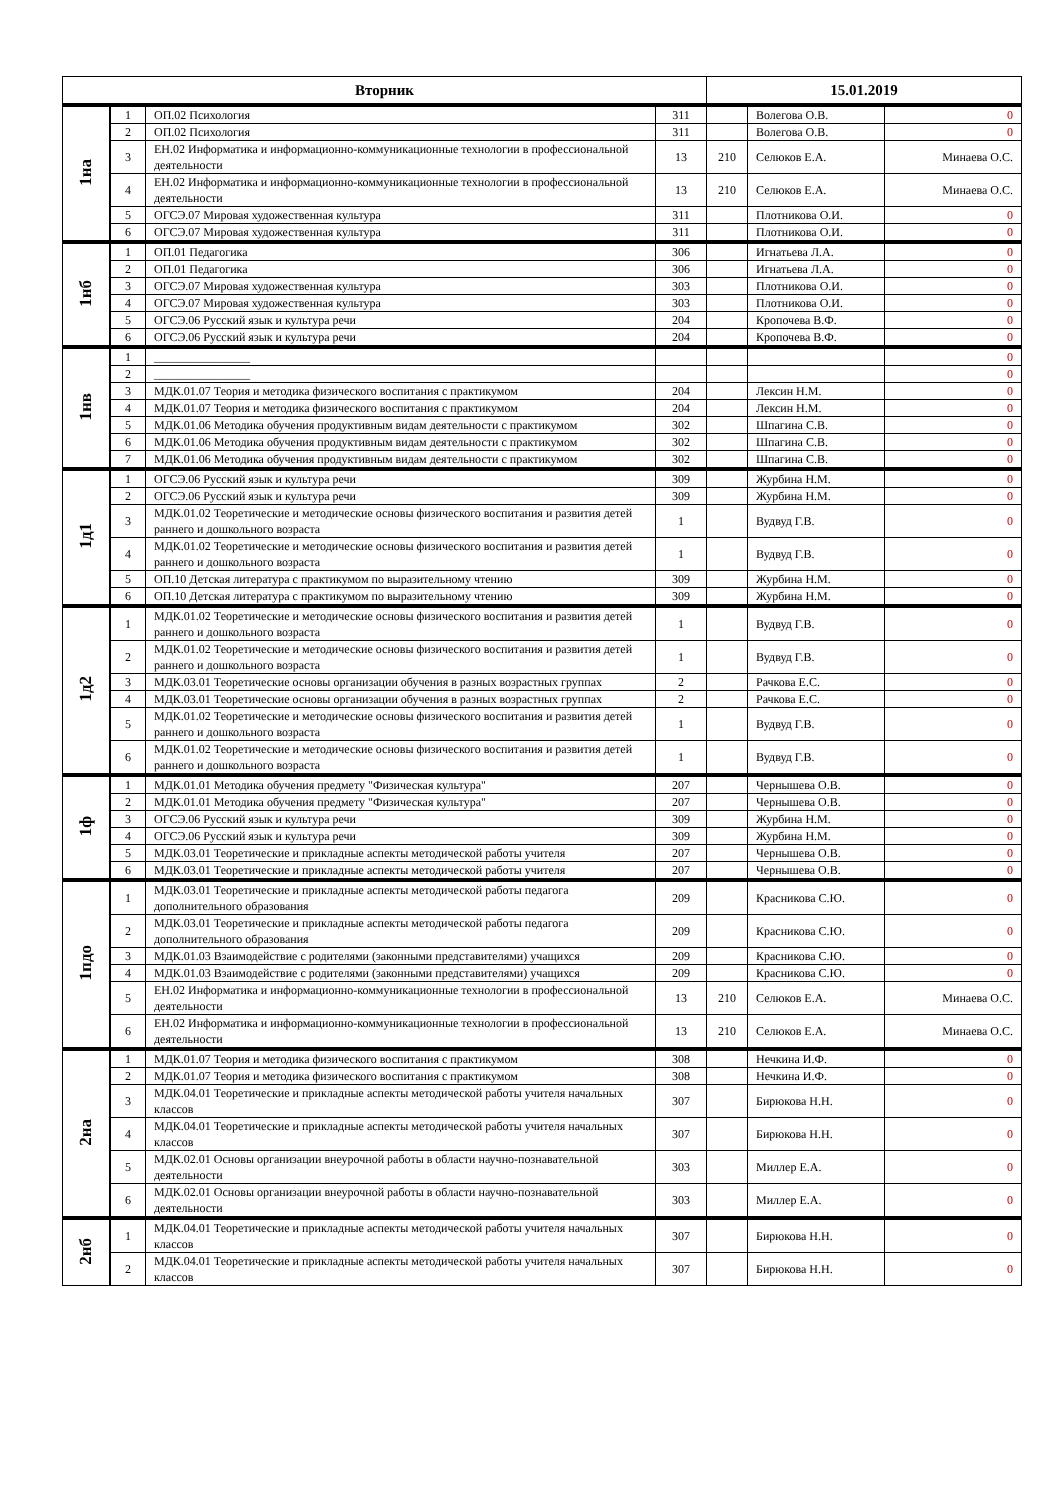| Вторник | | | | 15.01.2019 | | |
| --- | --- | --- | --- | --- | --- | --- |
| 1на | 1 | ОП.02 Психология | 311 | | Волегова О.В. | 0 |
| | 2 | ОП.02 Психология | 311 | | Волегова О.В. | 0 |
| | 3 | ЕН.02 Информатика и информационно-коммуникационные технологии в профессиональной деятельности | 13 | 210 | Селюков Е.А. | Минаева О.С. |
| | 4 | ЕН.02 Информатика и информационно-коммуникационные технологии в профессиональной деятельности | 13 | 210 | Селюков Е.А. | Минаева О.С. |
| | 5 | ОГСЭ.07 Мировая художественная культура | 311 | | Плотникова О.И. | 0 |
| | 6 | ОГСЭ.07 Мировая художественная культура | 311 | | Плотникова О.И. | 0 |
| 1нб | 1 | ОП.01 Педагогика | 306 | | Игнатьева Л.А. | 0 |
| | 2 | ОП.01 Педагогика | 306 | | Игнатьева Л.А. | 0 |
| | 3 | ОГСЭ.07 Мировая художественная культура | 303 | | Плотникова О.И. | 0 |
| | 4 | ОГСЭ.07 Мировая художественная культура | 303 | | Плотникова О.И. | 0 |
| | 5 | ОГСЭ.06 Русский язык и культура речи | 204 | | Кропочева В.Ф. | 0 |
| | 6 | ОГСЭ.06 Русский язык и культура речи | 204 | | Кропочева В.Ф. | 0 |
| 1нв | 1 | ________________ | | | | 0 |
| | 2 | ________________ | | | | 0 |
| | 3 | МДК.01.07 Теория и методика физического воспитания с практикумом | 204 | | Лексин Н.М. | 0 |
| | 4 | МДК.01.07 Теория и методика физического воспитания с практикумом | 204 | | Лексин Н.М. | 0 |
| | 5 | МДК.01.06 Методика обучения продуктивным видам деятельности с практикумом | 302 | | Шпагина С.В. | 0 |
| | 6 | МДК.01.06 Методика обучения продуктивным видам деятельности с практикумом | 302 | | Шпагина С.В. | 0 |
| | 7 | МДК.01.06 Методика обучения продуктивным видам деятельности с практикумом | 302 | | Шпагина С.В. | 0 |
| 1д1 | 1 | ОГСЭ.06 Русский язык и культура речи | 309 | | Журбина Н.М. | 0 |
| | 2 | ОГСЭ.06 Русский язык и культура речи | 309 | | Журбина Н.М. | 0 |
| | 3 | МДК.01.02 Теоретические и методические основы физического воспитания и развития детей раннего и дошкольного возраста | 1 | | Вудвуд Г.В. | 0 |
| | 4 | МДК.01.02 Теоретические и методические основы физического воспитания и развития детей раннего и дошкольного возраста | 1 | | Вудвуд Г.В. | 0 |
| | 5 | ОП.10 Детская литература с практикумом по выразительному чтению | 309 | | Журбина Н.М. | 0 |
| | 6 | ОП.10 Детская литература с практикумом по выразительному чтению | 309 | | Журбина Н.М. | 0 |
| 1д2 | 1 | МДК.01.02 Теоретические и методические основы физического воспитания и развития детей раннего и дошкольного возраста | 1 | | Вудвуд Г.В. | 0 |
| | 2 | МДК.01.02 Теоретические и методические основы физического воспитания и развития детей раннего и дошкольного возраста | 1 | | Вудвуд Г.В. | 0 |
| | 3 | МДК.03.01 Теоретические основы организации обучения в разных возрастных группах | 2 | | Рачкова Е.С. | 0 |
| | 4 | МДК.03.01 Теоретические основы организации обучения в разных возрастных группах | 2 | | Рачкова Е.С. | 0 |
| | 5 | МДК.01.02 Теоретические и методические основы физического воспитания и развития детей раннего и дошкольного возраста | 1 | | Вудвуд Г.В. | 0 |
| | 6 | МДК.01.02 Теоретические и методические основы физического воспитания и развития детей раннего и дошкольного возраста | 1 | | Вудвуд Г.В. | 0 |
| 1ф | 1 | МДК.01.01 Методика обучения предмету "Физическая культура" | 207 | | Чернышева О.В. | 0 |
| | 2 | МДК.01.01 Методика обучения предмету "Физическая культура" | 207 | | Чернышева О.В. | 0 |
| | 3 | ОГСЭ.06 Русский язык и культура речи | 309 | | Журбина Н.М. | 0 |
| | 4 | ОГСЭ.06 Русский язык и культура речи | 309 | | Журбина Н.М. | 0 |
| | 5 | МДК.03.01 Теоретические и прикладные аспекты методической работы учителя | 207 | | Чернышева О.В. | 0 |
| | 6 | МДК.03.01 Теоретические и прикладные аспекты методической работы учителя | 207 | | Чернышева О.В. | 0 |
| 1пдо | 1 | МДК.03.01 Теоретические и прикладные аспекты методической работы педагога дополнительного образования | 209 | | Красникова С.Ю. | 0 |
| | 2 | МДК.03.01 Теоретические и прикладные аспекты методической работы педагога дополнительного образования | 209 | | Красникова С.Ю. | 0 |
| | 3 | МДК.01.03 Взаимодействие с родителями (законными представителями) учащихся | 209 | | Красникова С.Ю. | 0 |
| | 4 | МДК.01.03 Взаимодействие с родителями (законными представителями) учащихся | 209 | | Красникова С.Ю. | 0 |
| | 5 | ЕН.02 Информатика и информационно-коммуникационные технологии в профессиональной деятельности | 13 | 210 | Селюков Е.А. | Минаева О.С. |
| | 6 | ЕН.02 Информатика и информационно-коммуникационные технологии в профессиональной деятельности | 13 | 210 | Селюков Е.А. | Минаева О.С. |
| 2на | 1 | МДК.01.07 Теория и методика физического воспитания с практикумом | 308 | | Нечкина И.Ф. | 0 |
| | 2 | МДК.01.07 Теория и методика физического воспитания с практикумом | 308 | | Нечкина И.Ф. | 0 |
| | 3 | МДК.04.01 Теоретические и прикладные аспекты методической работы учителя начальных классов | 307 | | Бирюкова Н.Н. | 0 |
| | 4 | МДК.04.01 Теоретические и прикладные аспекты методической работы учителя начальных классов | 307 | | Бирюкова Н.Н. | 0 |
| | 5 | МДК.02.01 Основы организации внеурочной работы в области научно-познавательной деятельности | 303 | | Миллер Е.А. | 0 |
| | 6 | МДК.02.01 Основы организации внеурочной работы в области научно-познавательной деятельности | 303 | | Миллер Е.А. | 0 |
| 2нб | 1 | МДК.04.01 Теоретические и прикладные аспекты методической работы учителя начальных классов | 307 | | Бирюкова Н.Н. | 0 |
| | 2 | МДК.04.01 Теоретические и прикладные аспекты методической работы учителя начальных классов | 307 | | Бирюкова Н.Н. | 0 |